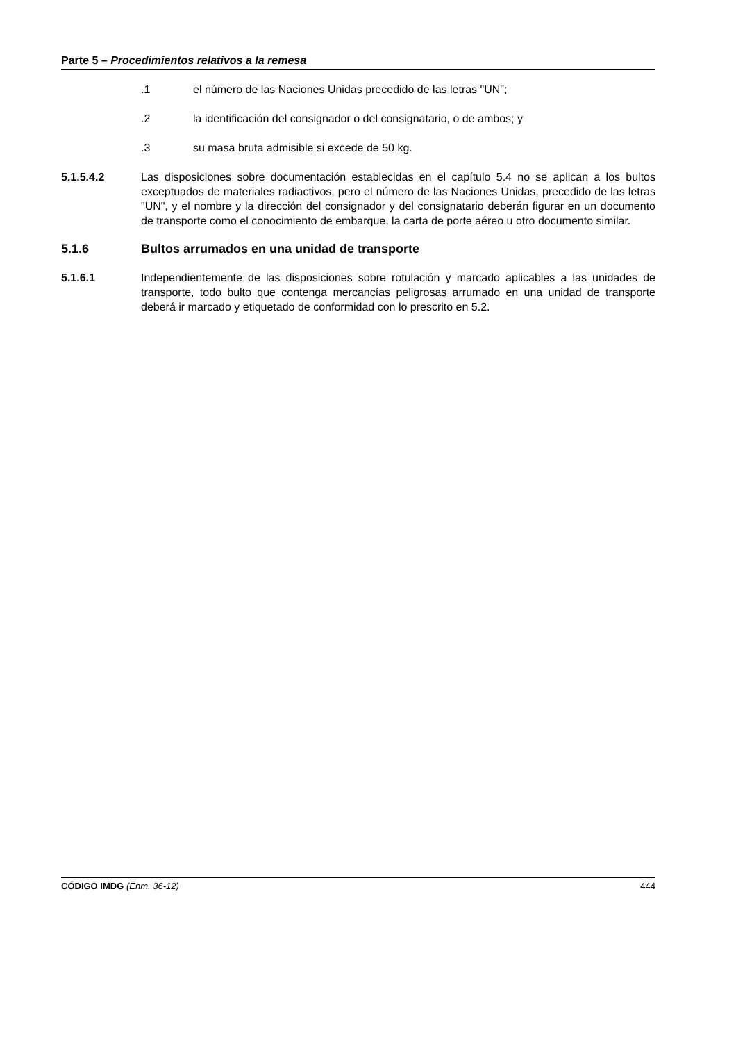Parte 5 – Procedimientos relativos a la remesa
.1 el número de las Naciones Unidas precedido de las letras "UN";
.2 la identificación del consignador o del consignatario, o de ambos; y
.3 su masa bruta admisible si excede de 50 kg.
5.1.5.4.2 Las disposiciones sobre documentación establecidas en el capítulo 5.4 no se aplican a los bultos exceptuados de materiales radiactivos, pero el número de las Naciones Unidas, precedido de las letras "UN", y el nombre y la dirección del consignador y del consignatario deberán figurar en un documento de transporte como el conocimiento de embarque, la carta de porte aéreo u otro documento similar.
5.1.6 Bultos arrumados en una unidad de transporte
5.1.6.1 Independientemente de las disposiciones sobre rotulación y marcado aplicables a las unidades de transporte, todo bulto que contenga mercancías peligrosas arrumado en una unidad de transporte deberá ir marcado y etiquetado de conformidad con lo prescrito en 5.2.
CÓDIGO IMDG (Enm. 36-12) 444